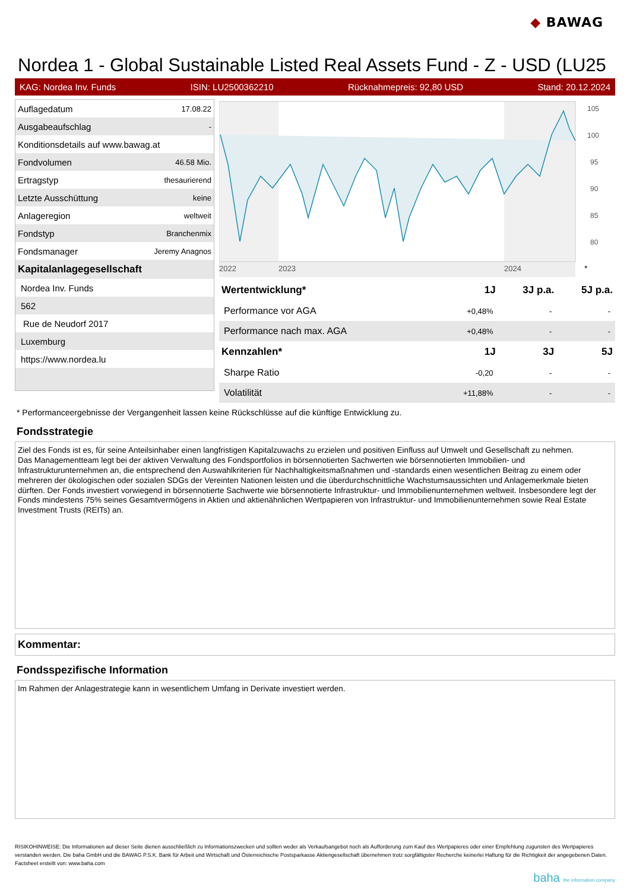◆ BAWAG
Nordea 1 - Global Sustainable Listed Real Assets Fund - Z - USD (LU25
KAG: Nordea Inv. Funds ISIN: LU2500362210 Rücknahmepreis: 92,80 USD Stand: 20.12.2024
| Auflagedatum | 17.08.22 |
| Ausgabeaufschlag | - |
| Konditionsdetails auf www.bawag.at | |
| Fondvolumen | 46.58 Mio. |
| Ertragstyp | thesaurierend |
| Letzte Ausschüttung | keine |
| Anlageregion | weltweit |
| Fondstyp | Branchenmix |
| Fondsmanager | Jeremy Anagnos |
| Kapitalanlagegesellschaft | |
| Nordea Inv. Funds | |
| 562 | |
| Rue de Neudorf 2017 | |
| Luxemburg | |
| https://www.nordea.lu | |
2022
2023
2024
105
100
95
90
85
80
*
| Wertentwicklung* | 1J | 3J p.a. | 5J p.a. |
| --- | --- | --- | --- |
| Performance vor AGA | +0,48% | - | - |
| Performance nach max. AGA | +0,48% | - | - |
| Kennzahlen* | 1J | 3J | 5J |
| Sharpe Ratio | -0,20 | - | - |
| Volatilität | +11,88% | - | - |
* Performanceergebnisse der Vergangenheit lassen keine Rückschlüsse auf die künftige Entwicklung zu.
Fondsstrategie
Ziel des Fonds ist es, für seine Anteilsinhaber einen langfristigen Kapitalzuwachs zu erzielen und positiven Einfluss auf Umwelt und Gesellschaft zu nehmen.
Das Managementteam legt bei der aktiven Verwaltung des Fondsportfolios in börsennotierten Sachwerten wie börsennotierten Immobilien- und Infrastrukturunternehmen an, die entsprechend den Auswahlkriterien für Nachhaltigkeitsmaßnahmen und -standards einen wesentlichen Beitrag zu einem oder mehreren der ökologischen oder sozialen SDGs der Vereinten Nationen leisten und die überdurchschnittliche Wachstumsaussichten und Anlagemerkmale bieten dürften. Der Fonds investiert vorwiegend in börsennotierte Sachwerte wie börsennotierte Infrastruktur- und Immobilienunternehmen weltweit. Insbesondere legt der Fonds mindestens 75% seines Gesamtvermögens in Aktien und aktienähnlichen Wertpapieren von Infrastruktur- und Immobilienunternehmen sowie Real Estate Investment Trusts (REITs) an.
Kommentar:
Fondsspezifische Information
Im Rahmen der Anlagestrategie kann in wesentlichem Umfang in Derivate investiert werden.
RISIKOHINWEISE: Die Informationen auf dieser Seite dienen ausschließlich zu Informationszwecken und sollten weder als Verkaufsangebot noch als Aufforderung zum Kauf des Wertpapieres oder einer Empfehlung zugunsten des Wertpapieres verstanden werden. Die baha GmbH und die BAWAG P.S.K. Bank für Arbeit und Wirtschaft und Österreichische Postsparkasse Aktiengesellschaft übernehmen trotz sorgfältigster Recherche keinerlei Haftung für die Richtigkeit der angegebenen Daten.
Factsheet erstellt von: www.baha.com
baha the information company